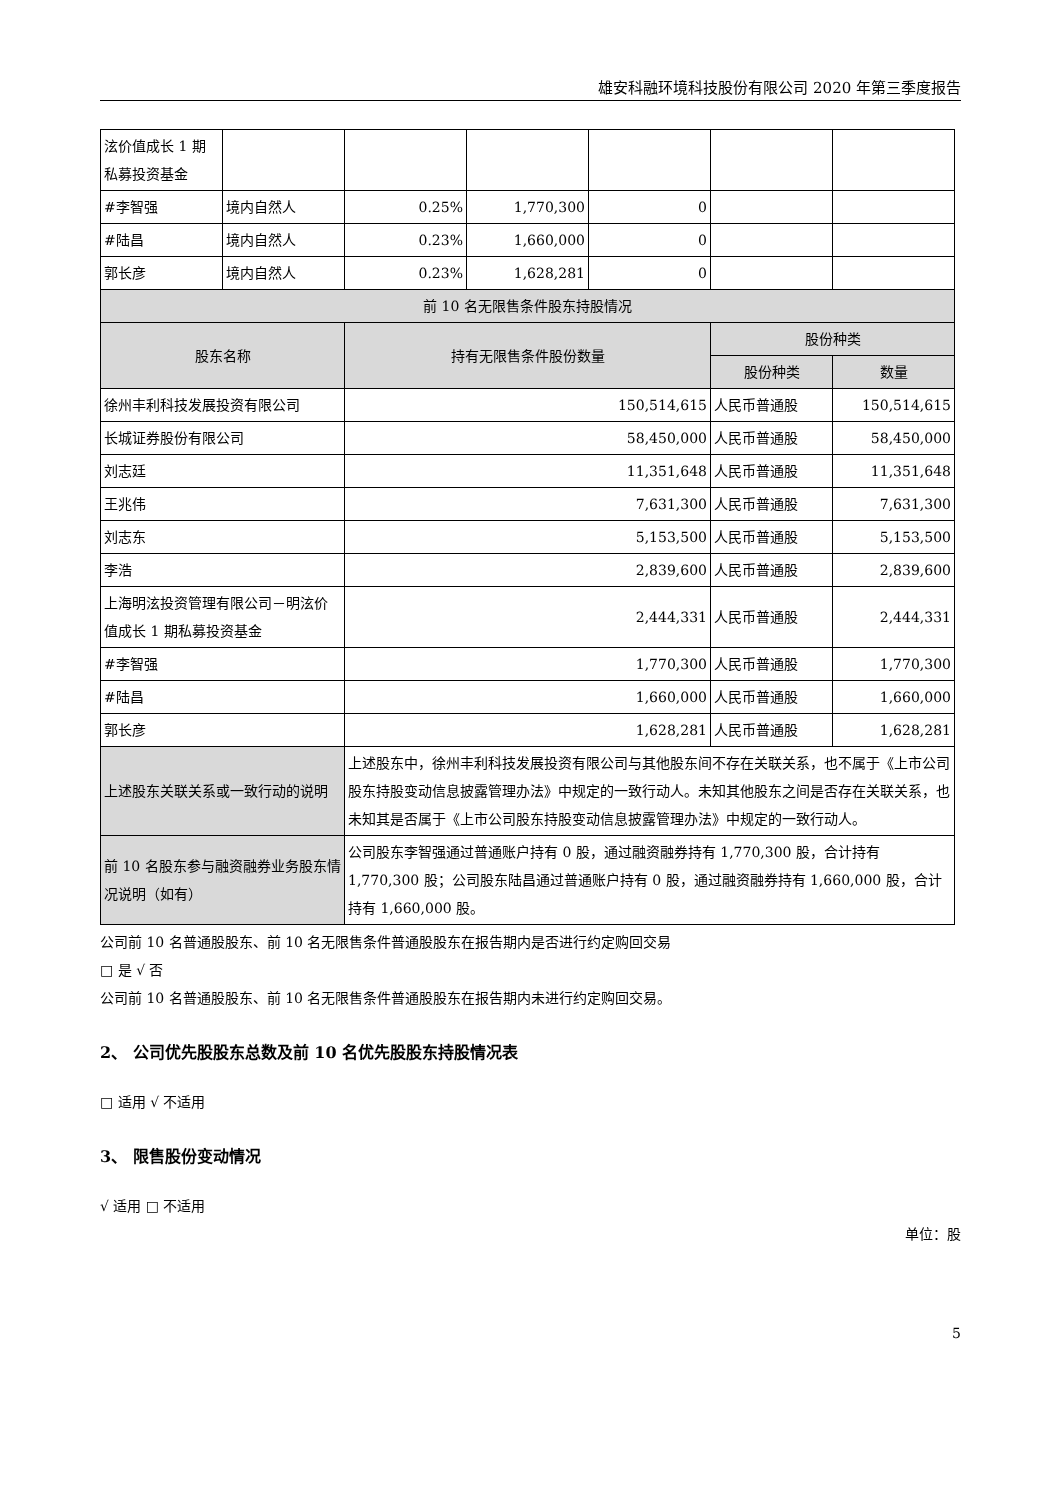雄安科融环境科技股份有限公司 2020 年第三季度报告
| 泫价值成长 1 期私募投资基金 | | | | | | |
| #李智强 | 境内自然人 | 0.25% | 1,770,300 | 0 | | |
| #陆昌 | 境内自然人 | 0.23% | 1,660,000 | 0 | | |
| 郭长彦 | 境内自然人 | 0.23% | 1,628,281 | 0 | | |
| 前 10 名无限售条件股东持股情况 | | | | | | |
| 股东名称 | | 持有无限售条件股份数量 | | | 股份种类 | |
| | | | | | 股份种类 | 数量 |
| 徐州丰利科技发展投资有限公司 | | 150,514,615 | | | 人民币普通股 | 150,514,615 |
| 长城证券股份有限公司 | | 58,450,000 | | | 人民币普通股 | 58,450,000 |
| 刘志廷 | | 11,351,648 | | | 人民币普通股 | 11,351,648 |
| 王兆伟 | | 7,631,300 | | | 人民币普通股 | 7,631,300 |
| 刘志东 | | 5,153,500 | | | 人民币普通股 | 5,153,500 |
| 李浩 | | 2,839,600 | | | 人民币普通股 | 2,839,600 |
| 上海明泫投资管理有限公司－明泫价值成长 1 期私募投资基金 | | 2,444,331 | | | 人民币普通股 | 2,444,331 |
| #李智强 | | 1,770,300 | | | 人民币普通股 | 1,770,300 |
| #陆昌 | | 1,660,000 | | | 人民币普通股 | 1,660,000 |
| 郭长彦 | | 1,628,281 | | | 人民币普通股 | 1,628,281 |
| 上述股东关联关系或一致行动的说明 | | 上述股东中，徐州丰利科技发展投资有限公司与其他股东间不存在关联关系，也不属于《上市公司股东持股变动信息披露管理办法》中规定的一致行动人。未知其他股东之间是否存在关联关系，也未知其是否属于《上市公司股东持股变动信息披露管理办法》中规定的一致行动人。 | | | | |
| 前 10 名股东参与融资融券业务股东情况说明（如有） | | 公司股东李智强通过普通账户持有 0 股，通过融资融券持有 1,770,300 股，合计持有 1,770,300 股；公司股东陆昌通过普通账户持有 0 股，通过融资融券持有 1,660,000 股，合计持有 1,660,000 股。 | | | | |
公司前 10 名普通股股东、前 10 名无限售条件普通股股东在报告期内是否进行约定购回交易
□ 是 √ 否
公司前 10 名普通股股东、前 10 名无限售条件普通股股东在报告期内未进行约定购回交易。
2、 公司优先股股东总数及前 10 名优先股股东持股情况表
□ 适用 √ 不适用
3、 限售股份变动情况
√ 适用 □ 不适用
单位：股
5